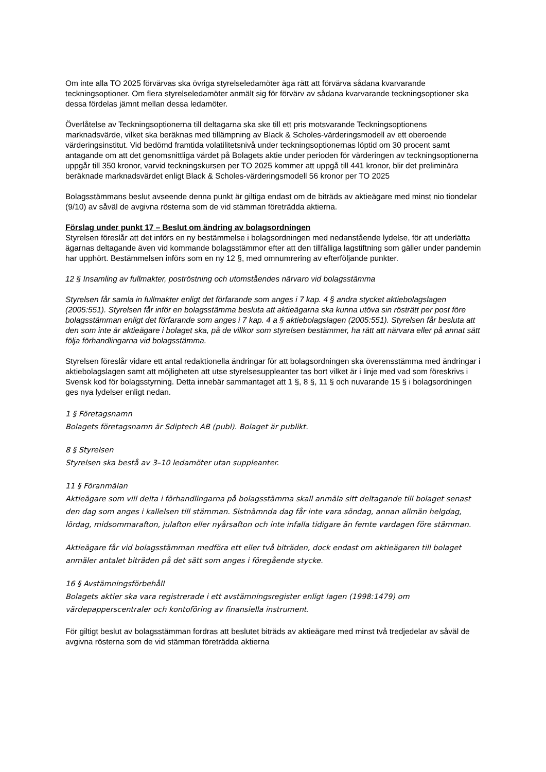Om inte alla TO 2025 förvärvas ska övriga styrelseledamöter äga rätt att förvärva sådana kvarvarande teckningsoptioner. Om flera styrelseledamöter anmält sig för förvärv av sådana kvarvarande teckningsoptioner ska dessa fördelas jämnt mellan dessa ledamöter.
Överlåtelse av Teckningsoptionerna till deltagarna ska ske till ett pris motsvarande Teckningsoptionens marknadsvärde, vilket ska beräknas med tillämpning av Black & Scholes-värderingsmodell av ett oberoende värderingsinstitut. Vid bedömd framtida volatilitetsnivå under teckningsoptionernas löptid om 30 procent samt antagande om att det genomsnittliga värdet på Bolagets aktie under perioden för värderingen av teckningsoptionerna uppgår till 350 kronor, varvid teckningskursen per TO 2025 kommer att uppgå till 441 kronor, blir det preliminära beräknade marknadsvärdet enligt Black & Scholes-värderingsmodell 56 kronor per TO 2025
Bolagsstämmans beslut avseende denna punkt är giltiga endast om de biträds av aktieägare med minst nio tiondelar (9/10) av såväl de avgivna rösterna som de vid stämman företrädda aktierna.
Förslag under punkt 17 – Beslut om ändring av bolagsordningen
Styrelsen föreslår att det införs en ny bestämmelse i bolagsordningen med nedanstående lydelse, för att underlätta ägarnas deltagande även vid kommande bolagsstämmor efter att den tillfälliga lagstiftning som gäller under pandemin har upphört. Bestämmelsen införs som en ny 12 §, med omnumrering av efterföljande punkter.
12 § Insamling av fullmakter, poströstning och utomståendes närvaro vid bolagsstämma
Styrelsen får samla in fullmakter enligt det förfarande som anges i 7 kap. 4 § andra stycket aktiebolagslagen (2005:551). Styrelsen får inför en bolagsstämma besluta att aktieägarna ska kunna utöva sin rösträtt per post före bolagsstämman enligt det förfarande som anges i 7 kap. 4 a § aktiebolagslagen (2005:551). Styrelsen får besluta att den som inte är aktieägare i bolaget ska, på de villkor som styrelsen bestämmer, ha rätt att närvara eller på annat sätt följa förhandlingarna vid bolagsstämma.
Styrelsen föreslår vidare ett antal redaktionella ändringar för att bolagsordningen ska överensstämma med ändringar i aktiebolagslagen samt att möjligheten att utse styrelsesuppleanter tas bort vilket är i linje med vad som föreskrivs i Svensk kod för bolagsstyrning. Detta innebär sammantaget att 1 §, 8 §, 11 § och nuvarande 15 § i bolagsordningen ges nya lydelser enligt nedan.
1 § Företagsnamn
Bolagets företagsnamn är Sdiptech AB (publ). Bolaget är publikt.
8 § Styrelsen
Styrelsen ska bestå av 3–10 ledamöter utan suppleanter.
11 § Föranmälan
Aktieägare som vill delta i förhandlingarna på bolagsstämma skall anmäla sitt deltagande till bolaget senast den dag som anges i kallelsen till stämman. Sistnämnda dag får inte vara söndag, annan allmän helgdag, lördag, midsommarafton, julafton eller nyårsafton och inte infalla tidigare än femte vardagen före stämman.
Aktieägare får vid bolagsstämman medföra ett eller två biträden, dock endast om aktieägaren till bolaget anmäler antalet biträden på det sätt som anges i föregående stycke.
16 § Avstämningsförbehåll
Bolagets aktier ska vara registrerade i ett avstämningsregister enligt lagen (1998:1479) om värdepapperscentraler och kontoföring av finansiella instrument.
För giltigt beslut av bolagsstämman fordras att beslutet biträds av aktieägare med minst två tredjedelar av såväl de avgivna rösterna som de vid stämman företrädda aktierna